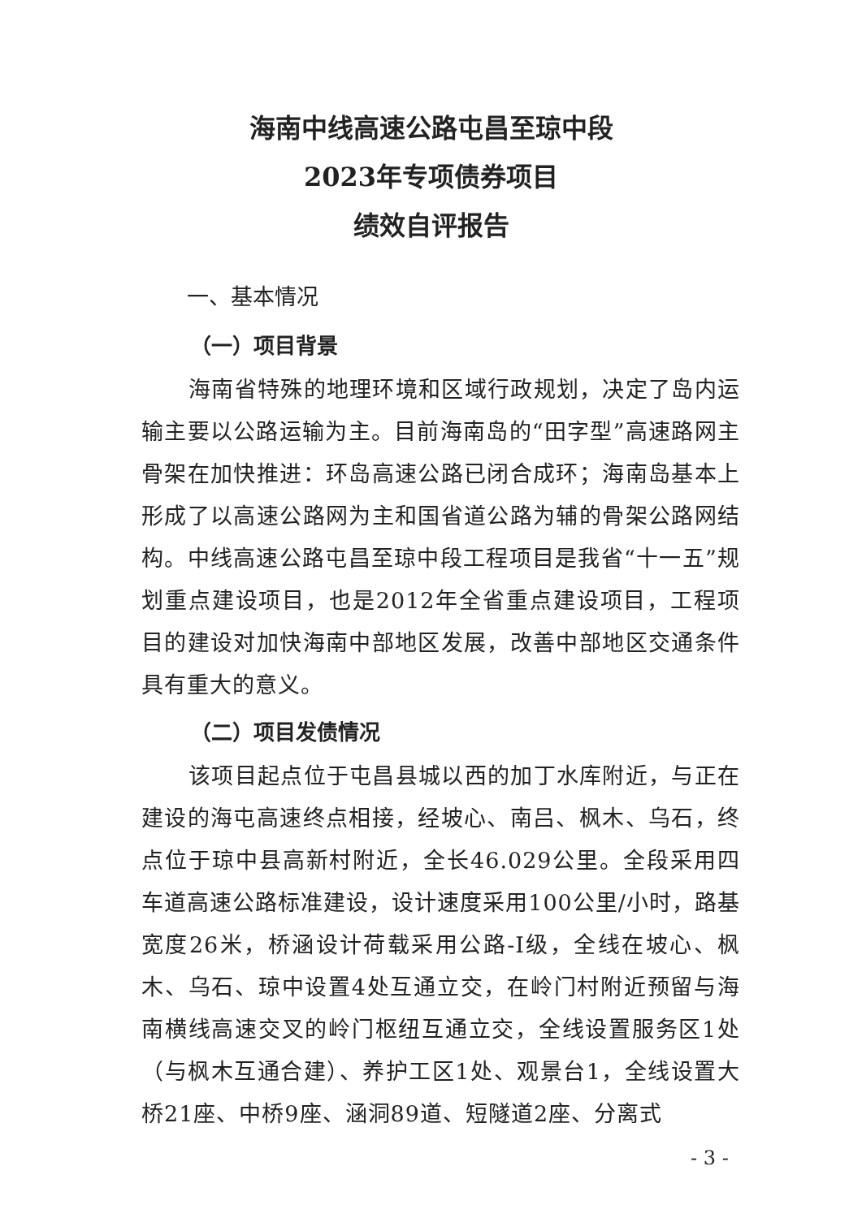海南中线高速公路屯昌至琼中段
2023年专项债券项目
绩效自评报告
一、基本情况
（一）项目背景
海南省特殊的地理环境和区域行政规划，决定了岛内运输主要以公路运输为主。目前海南岛的“田字型”高速路网主骨架在加快推进：环岛高速公路已闭合成环；海南岛基本上形成了以高速公路网为主和国省道公路为辅的骨架公路网结构。中线高速公路屯昌至琼中段工程项目是我省“十一五”规划重点建设项目，也是2012年全省重点建设项目，工程项目的建设对加快海南中部地区发展，改善中部地区交通条件具有重大的意义。
（二）项目发债情况
该项目起点位于屯昌县城以西的加丁水库附近，与正在建设的海屯高速终点相接，经坡心、南吕、枫木、乌石，终点位于琼中县高新村附近，全长46.029公里。全段采用四车道高速公路标准建设，设计速度采用100公里/小时，路基宽度26米，桥涵设计荷载采用公路-I级，全线在坡心、枫木、乌石、琼中设置4处互通立交，在岭门村附近预留与海南横线高速交叉的岭门枢纽互通立交，全线设置服务区1处（与枫木互通合建）、养护工区1处、观景台1，全线设置大桥21座、中桥9座、涵洞89道、短隧道2座、分离式
- 3 -